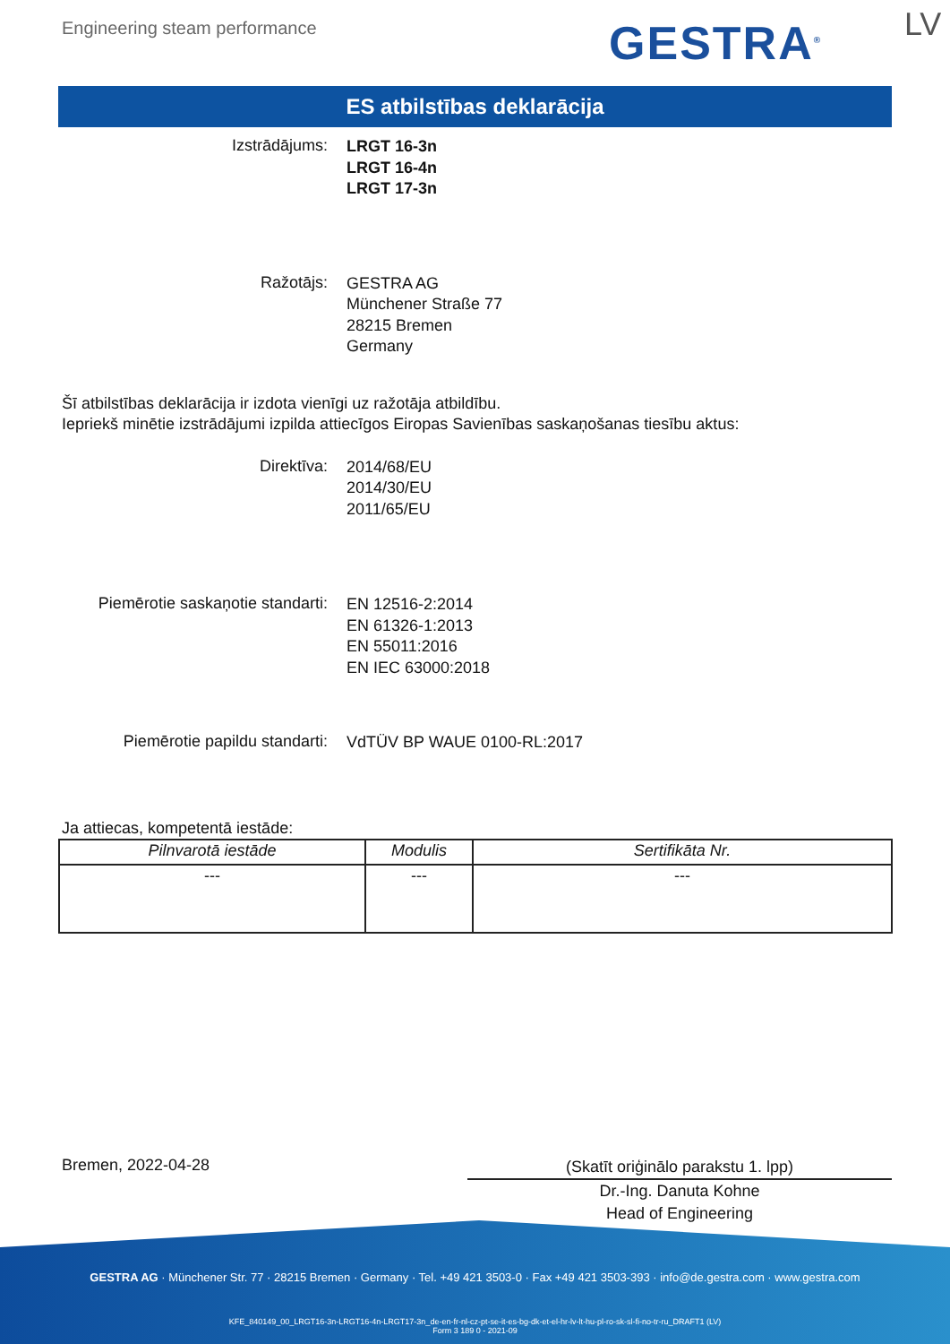Engineering steam performance GESTRA<sup>®</sup> LV
ES atbilstības deklarācija
Izstrādājums:
LRGT 16-3n
LRGT 16-4n
LRGT 17-3n
Ražotājs:
GESTRA AG
Münchener Straße 77
28215 Bremen
Germany
Šī atbilstības deklarācija ir izdota vienīgi uz ražotāja atbildību.
Iepriekš minētie izstrādājumi izpilda attiecīgos Eiropas Savienības saskaņošanas tiesību aktus:
Direktīva:
2014/68/EU
2014/30/EU
2011/65/EU
Piemērotie saskaņotie standarti:
EN 12516-2:2014
EN 61326-1:2013
EN 55011:2016
EN IEC 63000:2018
Piemērotie papildu standarti:
VdTÜV BP WAUE 0100-RL:2017
Ja attiecas, kompetentā iestāde:
| Pilnvarotā iestāde | Modulis | Sertifikāta Nr. |
| --- | --- | --- |
| --- | --- | --- |
Bremen, 2022-04-28
(Skatīt oriģinālo parakstu 1. lpp)
Dr.-Ing. Danuta Kohne
Head of Engineering
GESTRA AG · Münchener Str. 77 · 28215 Bremen · Germany · Tel. +49 421 3503-0 · Fax +49 421 3503-393 · info@de.gestra.com · www.gestra.com
KFE_840149_00_LRGT16-3n-LRGT16-4n-LRGT17-3n_de-en-fr-nl-cz-pt-se-it-es-bg-dk-et-el-hr-lv-lt-hu-pl-ro-sk-sl-fi-no-tr-ru_DRAFT1 (LV)
Form 3 189 0 - 2021-09